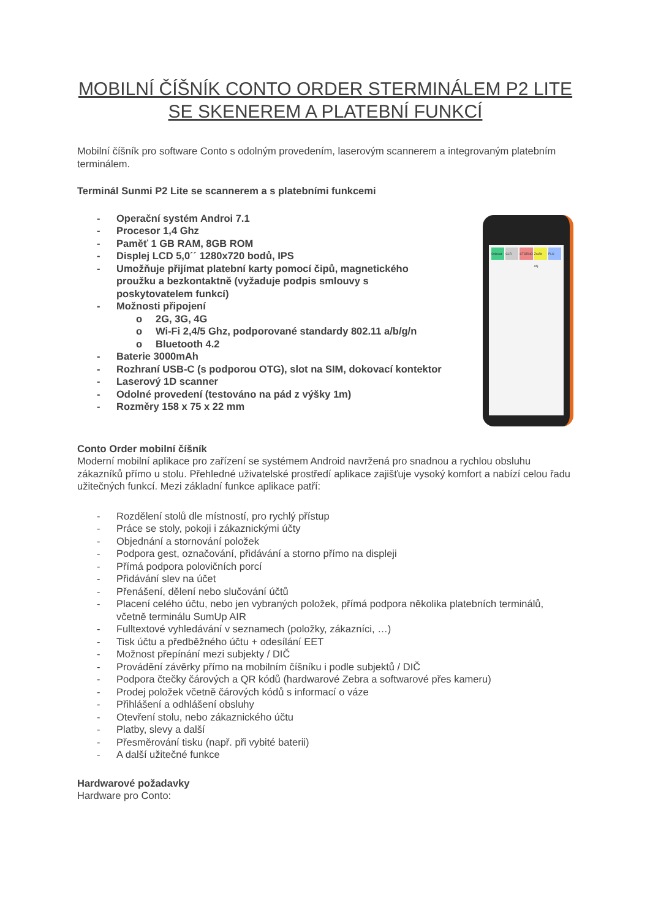MOBILNÍ ČÍŠNÍK CONTO ORDER STERMINÁLEM P2 LITE SE SKENEREM A PLATEBNÍ FUNKCÍ
Mobilní číšník pro software Conto s odolným provedením, laserovým scannerem a integrovaným platebním terminálem.
Terminál Sunmi P2 Lite se scannerem a s platebními funkcemi
- Operační systém Androi 7.1
- Procesor 1,4 Ghz
- Paměť 1 GB RAM, 8GB ROM
- Displej LCD 5,0´´ 1280x720 bodů, IPS
- Umožňuje přijímat platební karty pomocí čipů, magnetického proužku a bezkontaktně (vyžaduje podpis smlouvy s poskytovatelem funkcí)
- Možnosti připojení
o 2G, 3G, 4G
o Wi-Fi 2,4/5 Ghz, podporované standardy 802.11 a/b/g/n
o Bluetooth 4.2
- Baterie 3000mAh
- Rozhraní USB-C (s podporou OTG), slot na SIM, dokovací kontektor
- Laserový 1D scanner
- Odolné provedení (testováno na pád z výšky 1m)
- Rozměry 158 x 75 x 22 mm
Odeslat
CLR
STORNO
Zrušit obj.
PLU
Conto Order mobilní číšník
Moderní mobilní aplikace pro zařízení se systémem Android navržená pro snadnou a rychlou obsluhu zákazníků přímo u stolu. Přehledné uživatelské prostředí aplikace zajišťuje vysoký komfort a nabízí celou řadu užitečných funkcí. Mezi základní funkce aplikace patří:
- Rozdělení stolů dle místností, pro rychlý přístup
- Práce se stoly, pokoji i zákaznickými účty
- Objednání a stornování položek
- Podpora gest, označování, přidávání a storno přímo na displeji
- Přímá podpora polovičních porcí
- Přidávání slev na účet
- Přenášení, dělení nebo slučování účtů
- Placení celého účtu, nebo jen vybraných položek, přímá podpora několika platebních terminálů, včetně terminálu SumUp AIR
- Fulltextové vyhledávání v seznamech (položky, zákazníci, …)
- Tisk účtu a předběžného účtu + odesílání EET
- Možnost přepínání mezi subjekty / DIČ
- Provádění závěrky přímo na mobilním číšníku i podle subjektů / DIČ
- Podpora čtečky čárových a QR kódů (hardwarové Zebra a softwarové přes kameru)
- Prodej položek včetně čárových kódů s informací o váze
- Přihlášení a odhlášení obsluhy
- Otevření stolu, nebo zákaznického účtu
- Platby, slevy a další
- Přesměrování tisku (např. při vybité baterii)
- A další užitečné funkce
Hardwarové požadavky
Hardware pro Conto: